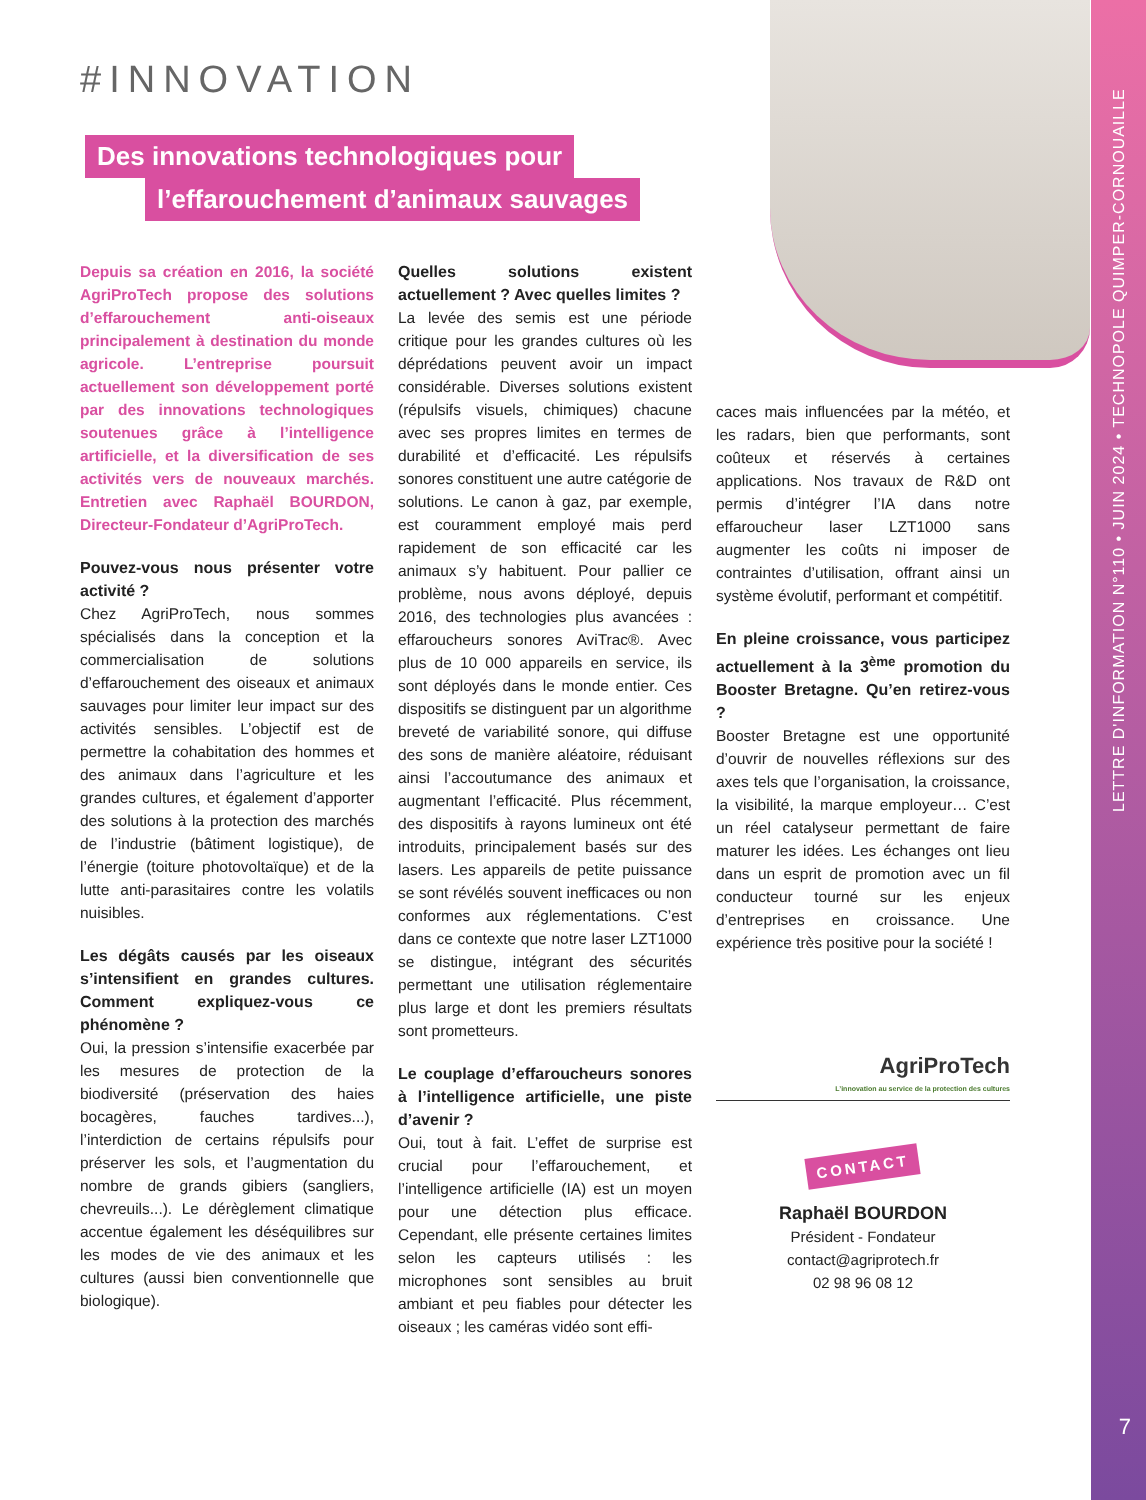LETTRE D'INFORMATION N°110 • JUIN 2024 • TECHNOPOLE QUIMPER-CORNOUAILLE
7
#INNOVATION
Des innovations technologiques pour
l’effarouchement d’animaux sauvages
Depuis sa création en 2016, la société AgriProTech propose des solutions d’effarouchement anti-oiseaux principalement à destination du monde agricole. L’entreprise poursuit actuellement son développement porté par des innovations technologiques soutenues grâce à l’intelligence artificielle, et la diversification de ses activités vers de nouveaux marchés. Entretien avec Raphaël BOURDON, Directeur-Fondateur d’AgriProTech.
Pouvez-vous nous présenter votre activité ?
Chez AgriProTech, nous sommes spécialisés dans la conception et la commercialisation de solutions d’effarouchement des oiseaux et animaux sauvages pour limiter leur impact sur des activités sensibles. L’objectif est de permettre la cohabitation des hommes et des animaux dans l’agriculture et les grandes cultures, et également d’apporter des solutions à la protection des marchés de l’industrie (bâtiment logistique), de l’énergie (toiture photovoltaïque) et de la lutte anti-parasitaires contre les volatils nuisibles.
Les dégâts causés par les oiseaux s’intensifient en grandes cultures. Comment expliquez-vous ce phénomène ?
Oui, la pression s’intensifie exacerbée par les mesures de protection de la biodiversité (préservation des haies bocagères, fauches tardives...), l’interdiction de certains répulsifs pour préserver les sols, et l’augmentation du nombre de grands gibiers (sangliers, chevreuils...). Le dérèglement climatique accentue également les déséquilibres sur les modes de vie des animaux et les cultures (aussi bien conventionnelle que biologique).
Quelles solutions existent actuellement ? Avec quelles limites ?
La levée des semis est une période critique pour les grandes cultures où les déprédations peuvent avoir un impact considérable. Diverses solutions existent (répulsifs visuels, chimiques) chacune avec ses propres limites en termes de durabilité et d’efficacité. Les répulsifs sonores constituent une autre catégorie de solutions. Le canon à gaz, par exemple, est couramment employé mais perd rapidement de son efficacité car les animaux s’y habituent. Pour pallier ce problème, nous avons déployé, depuis 2016, des technologies plus avancées : effaroucheurs sonores AviTrac®. Avec plus de 10 000 appareils en service, ils sont déployés dans le monde entier. Ces dispositifs se distinguent par un algorithme breveté de variabilité sonore, qui diffuse des sons de manière aléatoire, réduisant ainsi l’accoutumance des animaux et augmentant l’efficacité. Plus récemment, des dispositifs à rayons lumineux ont été introduits, principalement basés sur des lasers. Les appareils de petite puissance se sont révélés souvent inefficaces ou non conformes aux réglementations. C’est dans ce contexte que notre laser LZT1000 se distingue, intégrant des sécurités permettant une utilisation réglementaire plus large et dont les premiers résultats sont prometteurs.
Le couplage d’effaroucheurs sonores à l’intelligence artificielle, une piste d’avenir ?
Oui, tout à fait. L’effet de surprise est crucial pour l’effarouchement, et l’intelligence artificielle (IA) est un moyen pour une détection plus efficace. Cependant, elle présente certaines limites selon les capteurs utilisés : les microphones sont sensibles au bruit ambiant et peu fiables pour détecter les oiseaux ; les caméras vidéo sont effi-
caces mais influencées par la météo, et les radars, bien que performants, sont coûteux et réservés à certaines applications. Nos travaux de R&D ont permis d’intégrer l’IA dans notre effaroucheur laser LZT1000 sans augmenter les coûts ni imposer de contraintes d’utilisation, offrant ainsi un système évolutif, performant et compétitif.
En pleine croissance, vous participez actuellement à la 3<sup>ème</sup> promotion du Booster Bretagne. Qu’en retirez-vous ?
Booster Bretagne est une opportunité d’ouvrir de nouvelles réflexions sur des axes tels que l’organisation, la croissance, la visibilité, la marque employeur… C’est un réel catalyseur permettant de faire maturer les idées. Les échanges ont lieu dans un esprit de promotion avec un fil conducteur tourné sur les enjeux d’entreprises en croissance. Une expérience très positive pour la société !
AgriProTech
L’innovation au service de la protection des cultures
CONTACT
Raphaël BOURDON
Président - Fondateur
contact@agriprotech.fr
02 98 96 08 12